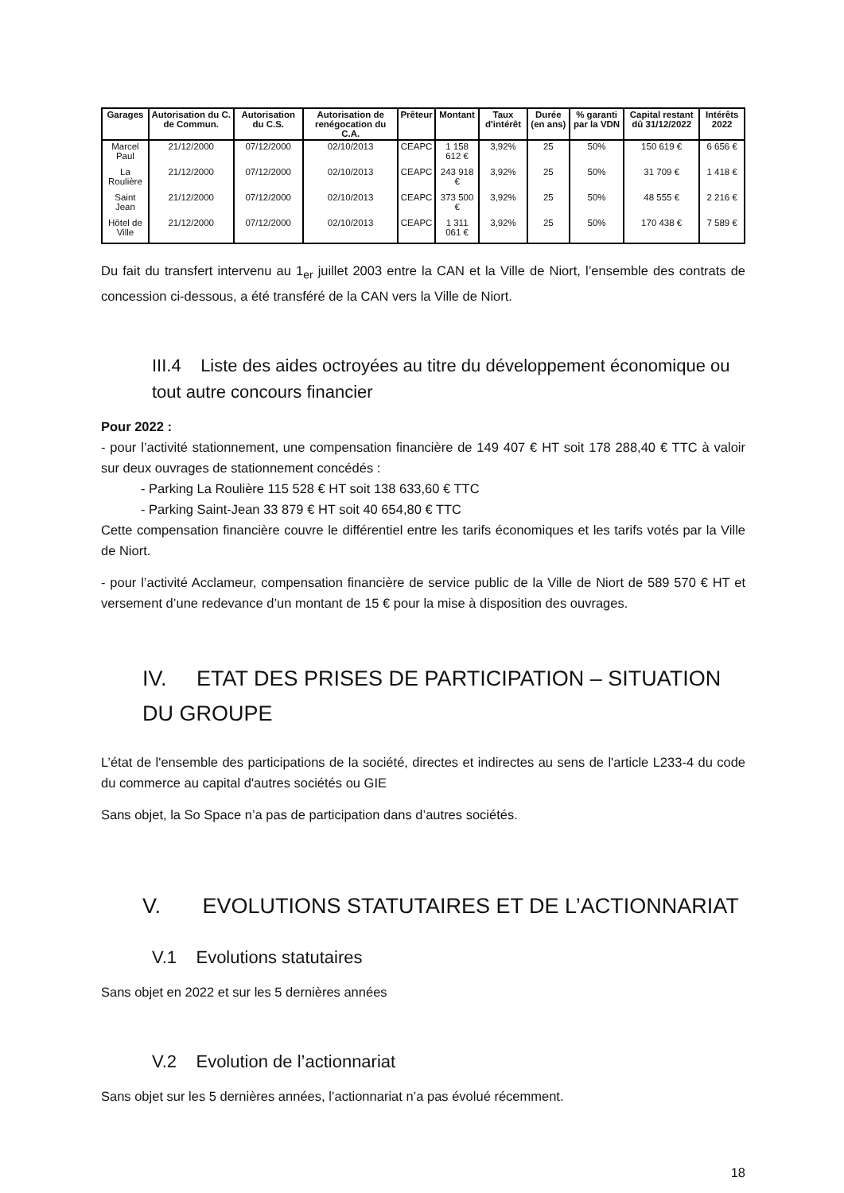| Garages | Autorisation du C. de Commun. | Autorisation du C.S. | Autorisation de renégocation du C.A. | Prêteur | Montant | Taux d'intérêt | Durée (en ans) | % garanti par la VDN | Capital restant dû 31/12/2022 | Intérêts 2022 |
| --- | --- | --- | --- | --- | --- | --- | --- | --- | --- | --- |
| Marcel Paul | 21/12/2000 | 07/12/2000 | 02/10/2013 | CEAPC | 1 158 612 € | 3,92% | 25 | 50% | 150 619 € | 6 656 € |
| La Roulière | 21/12/2000 | 07/12/2000 | 02/10/2013 | CEAPC | 243 918 € | 3,92% | 25 | 50% | 31 709 € | 1 418 € |
| Saint Jean | 21/12/2000 | 07/12/2000 | 02/10/2013 | CEAPC | 373 500 € | 3,92% | 25 | 50% | 48 555 € | 2 216 € |
| Hôtel de Ville | 21/12/2000 | 07/12/2000 | 02/10/2013 | CEAPC | 1 311 061 € | 3,92% | 25 | 50% | 170 438 € | 7 589 € |
Du fait du transfert intervenu au 1<sub>er</sub> juillet 2003 entre la CAN et la Ville de Niort, l’ensemble des contrats de concession ci-dessous, a été transféré de la CAN vers la Ville de Niort.
III.4 Liste des aides octroyées au titre du développement économique ou tout autre concours financier
Pour 2022 :
- pour l’activité stationnement, une compensation financière de 149 407 € HT soit 178 288,40 € TTC à valoir sur deux ouvrages de stationnement concédés :
- Parking La Roulière 115 528 € HT soit 138 633,60 € TTC
- Parking Saint-Jean 33 879 € HT soit 40 654,80 € TTC
Cette compensation financière couvre le différentiel entre les tarifs économiques et les tarifs votés par la Ville de Niort.
- pour l’activité Acclameur, compensation financière de service public de la Ville de Niort de 589 570 € HT et versement d’une redevance d’un montant de 15 € pour la mise à disposition des ouvrages.
IV. ETAT DES PRISES DE PARTICIPATION – SITUATION DU GROUPE
L’état de l'ensemble des participations de la société, directes et indirectes au sens de l'article L233-4 du code du commerce au capital d'autres sociétés ou GIE
Sans objet, la So Space n’a pas de participation dans d’autres sociétés.
V. EVOLUTIONS STATUTAIRES ET DE L’ACTIONNARIAT
V.1 Evolutions statutaires
Sans objet en 2022 et sur les 5 dernières années
V.2 Evolution de l’actionnariat
Sans objet sur les 5 dernières années, l’actionnariat n’a pas évolué récemment.
18